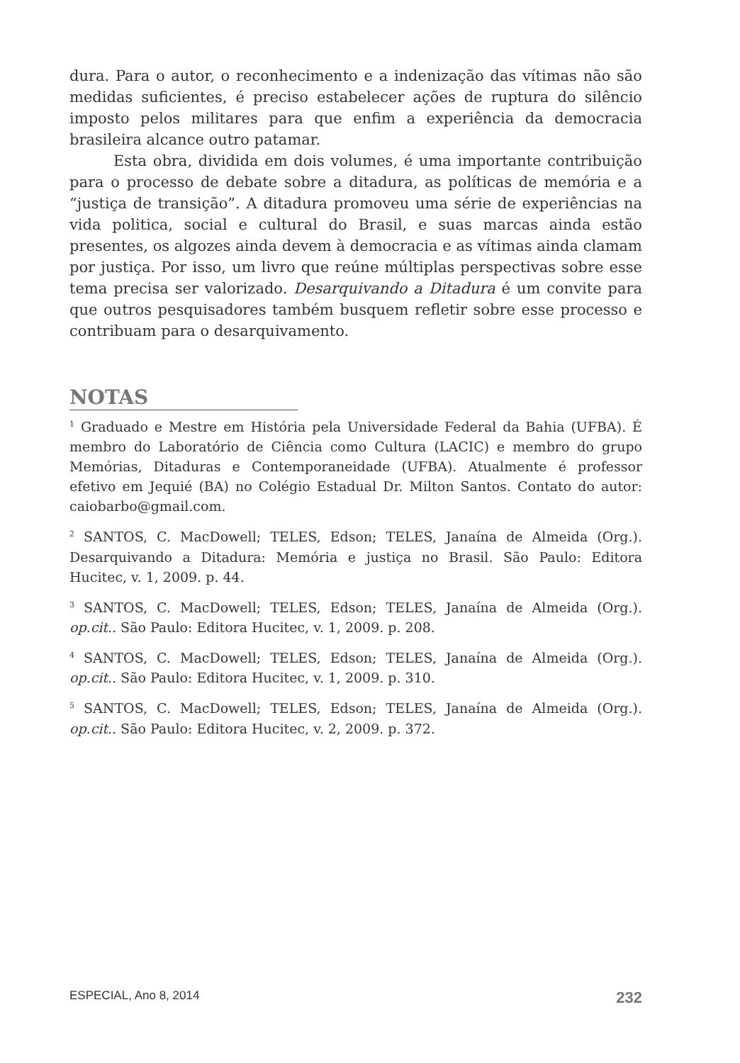dura. Para o autor, o reconhecimento e a indenização das vítimas não são medidas suficientes, é preciso estabelecer ações de ruptura do silêncio imposto pelos militares para que enfim a experiência da democracia brasileira alcance outro patamar.
Esta obra, dividida em dois volumes, é uma importante contribuição para o processo de debate sobre a ditadura, as políticas de memória e a “justiça de transição”. A ditadura promoveu uma série de experiências na vida politica, social e cultural do Brasil, e suas marcas ainda estão presentes, os algozes ainda devem à democracia e as vítimas ainda clamam por justiça. Por isso, um livro que reúne múltiplas perspectivas sobre esse tema precisa ser valorizado. Desarquivando a Ditadura é um convite para que outros pesquisadores também busquem refletir sobre esse processo e contribuam para o desarquivamento.
NOTAS
<sup>1</sup> Graduado e Mestre em História pela Universidade Federal da Bahia (UFBA). É membro do Laboratório de Ciência como Cultura (LACIC) e membro do grupo Memórias, Ditaduras e Contemporaneidade (UFBA). Atualmente é professor efetivo em Jequié (BA) no Colégio Estadual Dr. Milton Santos. Contato do autor: caiobarbo@gmail.com.
<sup>2</sup> SANTOS, C. MacDowell; TELES, Edson; TELES, Janaína de Almeida (Org.). Desarquivando a Ditadura: Memória e justiça no Brasil. São Paulo: Editora Hucitec, v. 1, 2009. p. 44.
<sup>3</sup> SANTOS, C. MacDowell; TELES, Edson; TELES, Janaína de Almeida (Org.). op.cit.. São Paulo: Editora Hucitec, v. 1, 2009. p. 208.
<sup>4</sup> SANTOS, C. MacDowell; TELES, Edson; TELES, Janaína de Almeida (Org.). op.cit.. São Paulo: Editora Hucitec, v. 1, 2009. p. 310.
<sup>5</sup> SANTOS, C. MacDowell; TELES, Edson; TELES, Janaína de Almeida (Org.). op.cit.. São Paulo: Editora Hucitec, v. 2, 2009. p. 372.
ESPECIAL, Ano 8, 2014 232